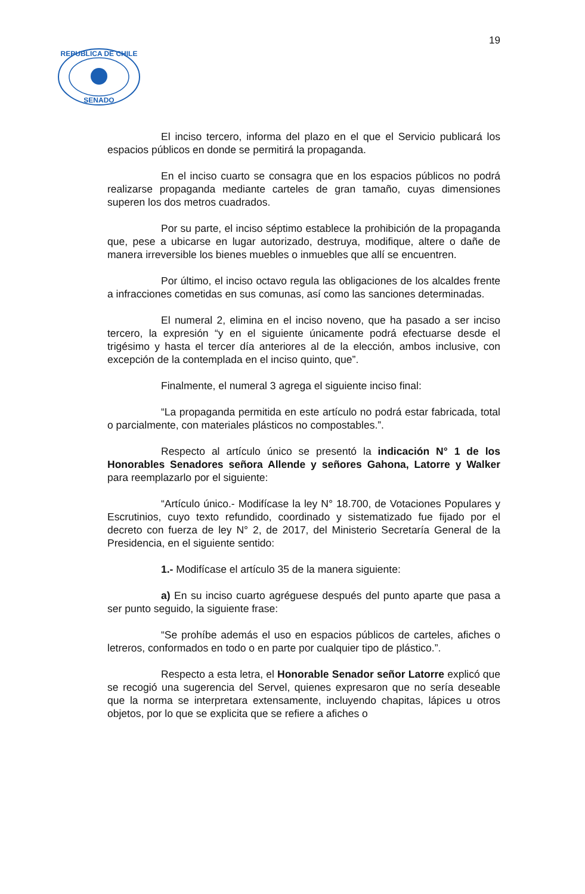19
REPUBLICA DE CHILE
SENADO
El inciso tercero, informa del plazo en el que el Servicio publicará los espacios públicos en donde se permitirá la propaganda.
En el inciso cuarto se consagra que en los espacios públicos no podrá realizarse propaganda mediante carteles de gran tamaño, cuyas dimensiones superen los dos metros cuadrados.
Por su parte, el inciso séptimo establece la prohibición de la propaganda que, pese a ubicarse en lugar autorizado, destruya, modifique, altere o dañe de manera irreversible los bienes muebles o inmuebles que allí se encuentren.
Por último, el inciso octavo regula las obligaciones de los alcaldes frente a infracciones cometidas en sus comunas, así como las sanciones determinadas.
El numeral 2, elimina en el inciso noveno, que ha pasado a ser inciso tercero, la expresión “y en el siguiente únicamente podrá efectuarse desde el trigésimo y hasta el tercer día anteriores al de la elección, ambos inclusive, con excepción de la contemplada en el inciso quinto, que”.
Finalmente, el numeral 3 agrega el siguiente inciso final:
“La propaganda permitida en este artículo no podrá estar fabricada, total o parcialmente, con materiales plásticos no compostables.”.
Respecto al artículo único se presentó la indicación N° 1 de los Honorables Senadores señora Allende y señores Gahona, Latorre y Walker para reemplazarlo por el siguiente:
“Artículo único.- Modifícase la ley N° 18.700, de Votaciones Populares y Escrutinios, cuyo texto refundido, coordinado y sistematizado fue fijado por el decreto con fuerza de ley N° 2, de 2017, del Ministerio Secretaría General de la Presidencia, en el siguiente sentido:
1.- Modifícase el artículo 35 de la manera siguiente:
a) En su inciso cuarto agréguese después del punto aparte que pasa a ser punto seguido, la siguiente frase:
“Se prohíbe además el uso en espacios públicos de carteles, afiches o letreros, conformados en todo o en parte por cualquier tipo de plástico.”.
Respecto a esta letra, el Honorable Senador señor Latorre explicó que se recogió una sugerencia del Servel, quienes expresaron que no sería deseable que la norma se interpretara extensamente, incluyendo chapitas, lápices u otros objetos, por lo que se explicita que se refiere a afiches o